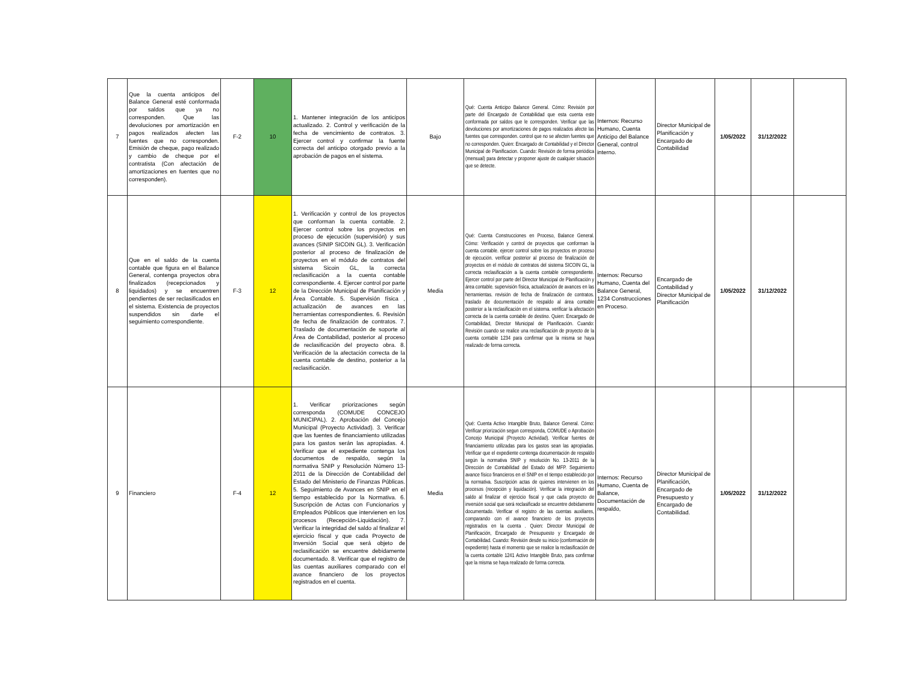| 7 | Que la cuenta anticipos del Balance General esté conformada por saldos que ya no corresponden. Que las devoluciones por amortización en pagos realizados afecten las fuentes que no corresponden. Emisión de cheque, pago realizado y cambio de cheque por el contratista (Con afectación de amortizaciones en fuentes que no corresponden). | F-2 | 10 | 1. Mantener integración de los anticipos actualizado. 2. Control y verificación de la fecha de vencimiento de contratos. 3. Ejercer control y confirmar la fuente correcta del anticipo otorgado previo a la aprobación de pagos en el sistema. | Bajo | Qué: Cuenta Anticipo Balance General. Cómo: Revisión por parte del Encargado de Contabilidad que esta cuenta este conformada por saldos que le corresponden. Verificar que las devoluciones por amortizaciones de pagos realizados afecte las fuentes que corresponden. control que no se afecten fuentes que no corresponden. Quien: Encargado de Contabilidad y el Director Municipal de Planificacion. Cuando: Revisión de forma periódica (mensual) para detectar y proponer ajuste de cualquier situación que se detecte. | Internos: Recurso Humano, Cuenta Anticipo del Balance General, control interno. | Director Municipal de Planificación y Encargado de Contabilidad | 1/05/2022 | 31/12/2022 | |
| 8 | Que en el saldo de la cuenta contable que figura en el Balance General, contenga proyectos obra finalizados (recepcionados y liquidados) y se encuentren pendientes de ser reclasificados en el sistema. Existencia de proyectos suspendidos sin darle el seguimiento correspondiente. | F-3 | 12 | 1. Verificación y control de los proyectos que conforman la cuenta contable. 2. Ejercer control sobre los proyectos en proceso de ejecución (supervisión) y sus avances (SINIP SICOIN GL). 3. Verificación posterior al proceso de finalización de proyectos en el módulo de contratos del sistema Sicoin GL, la correcta reclasificación a la cuenta contable correspondiente. 4. Ejercer control por parte de la Dirección Municipal de Planificación y Área Contable. 5. Supervisión física , actualización de avances en las herramientas correspondientes. 6. Revisión de fecha de finalización de contratos. 7. Traslado de documentación de soporte al Área de Contabilidad, posterior al proceso de reclasificación del proyecto obra. 8. Verificación de la afectación correcta de la cuenta contable de destino, posterior a la reclasificación. | Media | Qué: Cuenta Construcciones en Proceso, Balance General. Cómo: Verificación y control de proyectos que conforman la cuenta contable. ejercer control sobre los proyectos en proceso de ejecución. verificar posterior al proceso de finalización de proyectos en el módulo de contratos del sistema SICOIN GL, la correcta reclasificación a la cuenta contable correspondiente. Ejercer control por parte del Director Municipal de Planificación y área contable. supervisión física, actualización de avances en las herramientas. revisión de fecha de finalización de contratos. traslado de documentación de respaldo al área contable posterior a la reclasificación en el sistema. verificar la afectación correcta de la cuenta contable de destino. Quien: Encargado de Contabilidad, Director Municipal de Planificación. Cuando: Revisión cuando se realice una reclasificación de proyecto de la cuenta contable 1234 para confirmar que la misma se haya realizado de forma correcta. | Internos: Recurso Humano, Cuenta del Balance General, 1234 Construcciones en Proceso. | Encargado de Contabilidad y Director Municipal de Planificación | 1/05/2022 | 31/12/2022 | |
| 9 | Financiero | F-4 | 12 | 1. Verificar priorizaciones según corresponda (COMUDE CONCEJO MUNICIPAL). 2. Aprobación del Concejo Municipal (Proyecto Actividad). 3. Verificar que las fuentes de financiamiento utilizadas para los gastos serán las apropiadas. 4. Verificar que el expediente contenga los documentos de respaldo, según la normativa SNIP y Resolución Número 13-2011 de la Dirección de Contabilidad del Estado del Ministerio de Finanzas Públicas. 5. Seguimiento de Avances en SNIP en el tiempo establecido por la Normativa. 6. Suscripción de Actas con Funcionarios y Empleados Públicos que intervienen en los procesos (Recepción-Liquidación). 7. Verificar la integridad del saldo al finalizar el ejercicio fiscal y que cada Proyecto de Inversión Social que será objeto de reclasificación se encuentre debidamente documentado. 8. Verificar que el registro de las cuentas auxiliares comparado con el avance financiero de los proyectos registrados en el cuenta. | Media | Qué: Cuenta Activo Intangible Bruto, Balance General. Cómo: Verificar priorización segun corresponda, COMUDE o Aprobación Concejo Municipal (Proyecto Actividad). Verificar fuentes de financiamiento utilizadas para los gastos sean las apropiadas. Verificar que el expediente contenga documentación de respaldo según la normativa SNIP y resolución No. 13-2011 de la Dirección de Contabilidad del Estado del MFP. Seguimiento avance físico financieros en el SNIP en el tiempo establecido por la normativa. Suscripción actas de quienes intervienen en los procesos (recepción y liquidación). Verificar la integración del saldo al finalizar el ejercicio fiscal y que cada proyecto de inversión social que será reclasificado se encuentre debidamente documentado. Verificar el registro de las cuentas auxiliares, comparando con el avance financiero de los proyectos registrados en la cuenta . Quien: Director Municipal de Planificación, Encargado de Presupuesto y Encargado de Contabilidad. Cuando: Revisión desde su inicio (conformación de expediente) hasta el momento que se realice la reclasificación de la cuenta contable 1241 Activo Intangible Bruto, para confirmar que la misma se haya realizado de forma correcta. | Internos: Recurso Humano, Cuenta de Balance, Documentación de respaldo, | Director Municipal de Planificación, Encargado de Presupuesto y Encargado de Contabilidad. | 1/05/2022 | 31/12/2022 | |